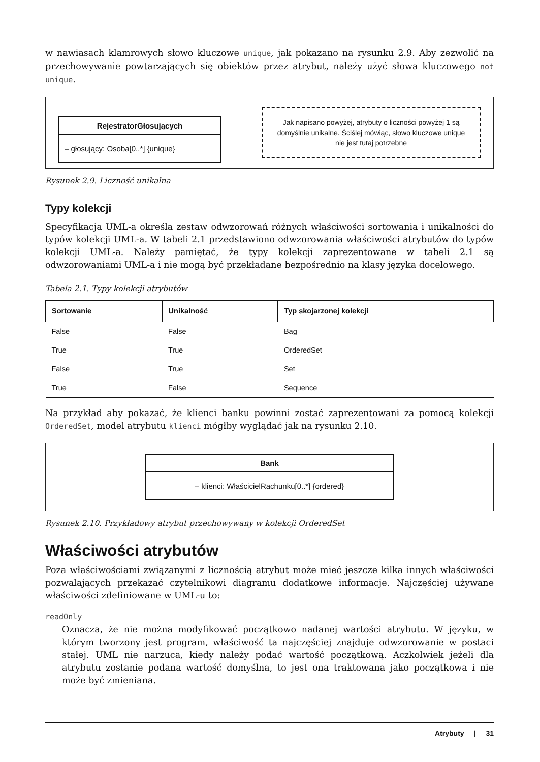w nawiasach klamrowych słowo kluczowe unique, jak pokazano na rysunku 2.9. Aby zezwolić na przechowywanie powtarzających się obiektów przez atrybut, należy użyć słowa kluczowego not unique.
RejestratorGłosujących
– głosujący: Osoba[0..*] {unique}
Jak napisano powyżej, atrybuty o liczności powyżej 1 są domyślnie unikalne. Ściślej mówiąc, słowo kluczowe unique nie jest tutaj potrzebne
Rysunek 2.9. Liczność unikalna
Typy kolekcji
Specyfikacja UML-a określa zestaw odwzorowań różnych właściwości sortowania i unikalności do typów kolekcji UML-a. W tabeli 2.1 przedstawiono odwzorowania właściwości atrybutów do typów kolekcji UML-a. Należy pamiętać, że typy kolekcji zaprezentowane w tabeli 2.1 są odwzorowaniami UML-a i nie mogą być przekładane bezpośrednio na klasy języka docelowego.
Tabela 2.1. Typy kolekcji atrybutów
| Sortowanie | Unikalność | Typ skojarzonej kolekcji |
| --- | --- | --- |
| False | False | Bag |
| True | True | OrderedSet |
| False | True | Set |
| True | False | Sequence |
Na przykład aby pokazać, że klienci banku powinni zostać zaprezentowani za pomocą kolekcji OrderedSet, model atrybutu klienci mógłby wyglądać jak na rysunku 2.10.
Bank
– klienci: WłaścicielRachunku[0..*] {ordered}
Rysunek 2.10. Przykładowy atrybut przechowywany w kolekcji OrderedSet
Właściwości atrybutów
Poza właściwościami związanymi z licznością atrybut może mieć jeszcze kilka innych właściwości pozwalających przekazać czytelnikowi diagramu dodatkowe informacje. Najczęściej używane właściwości zdefiniowane w UML-u to:
readOnly
Oznacza, że nie można modyfikować początkowo nadanej wartości atrybutu. W języku, w którym tworzony jest program, właściwość ta najczęściej znajduje odwzorowanie w postaci stałej. UML nie narzuca, kiedy należy podać wartość początkową. Aczkolwiek jeżeli dla atrybutu zostanie podana wartość domyślna, to jest ona traktowana jako początkowa i nie może być zmieniana.
Atrybuty | 31